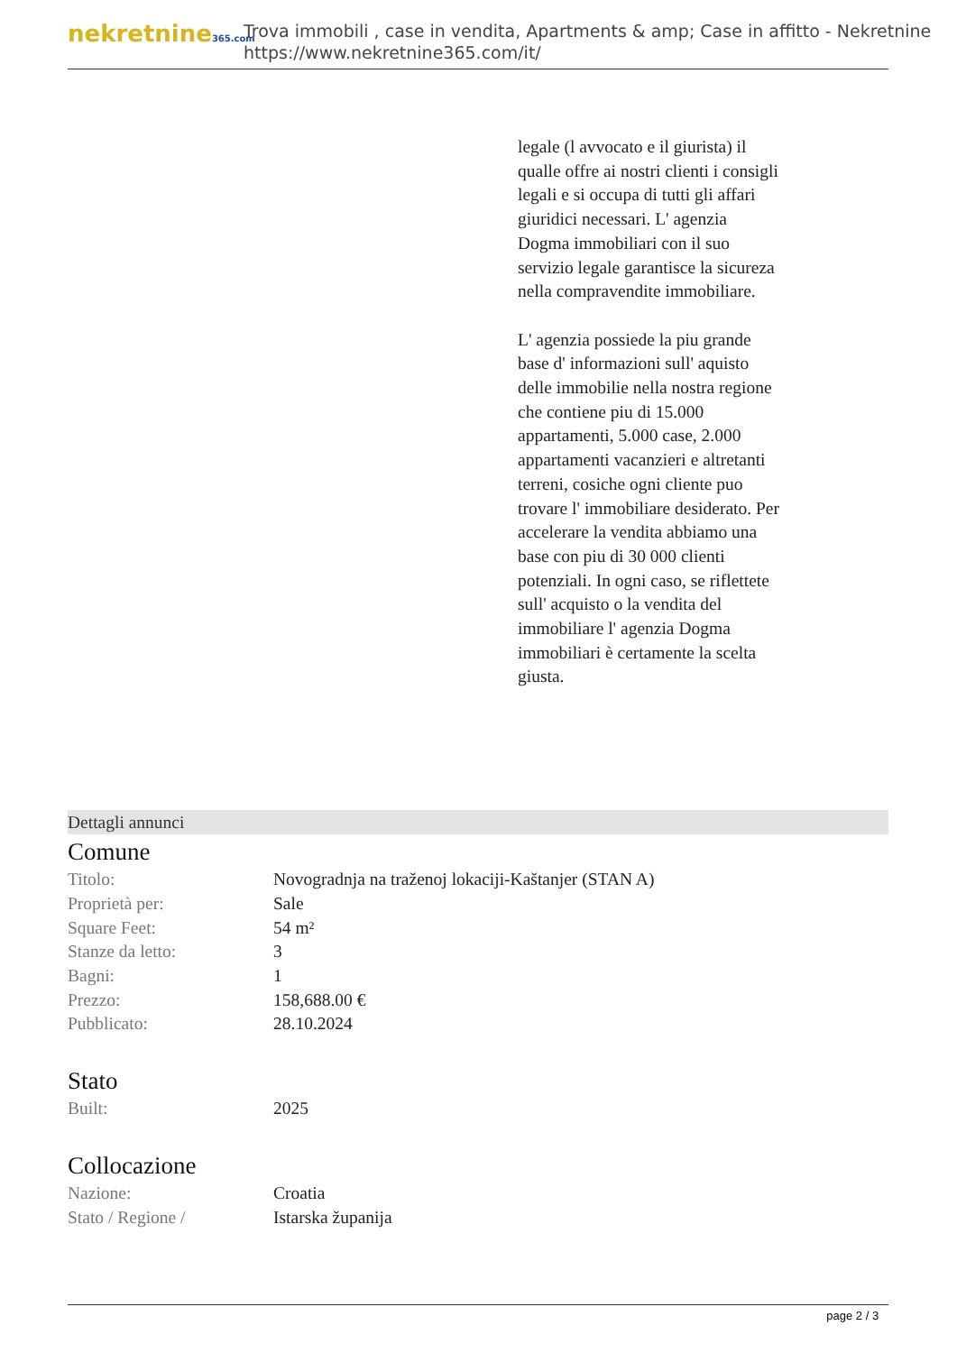nekretnine365.com
Trova immobili , case in vendita, Apartments & amp; Case in affitto - Nekretnine
https://www.nekretnine365.com/it/
legale (l avvocato e il giurista) il qualle offre ai nostri clienti i consigli legali e si occupa di tutti gli affari giuridici necessari. L' agenzia Dogma immobiliari con il suo servizio legale garantisce la sicureza nella compravendite immobiliare.
L' agenzia possiede la piu grande base d' informazioni sull' aquisto delle immobilie nella nostra regione che contiene piu di 15.000 appartamenti, 5.000 case, 2.000 appartamenti vacanzieri e altretanti terreni, cosiche ogni cliente puo trovare l' immobiliare desiderato. Per accelerare la vendita abbiamo una base con piu di 30 000 clienti potenziali. In ogni caso, se riflettete sull' acquisto o la vendita del immobiliare l' agenzia Dogma immobiliari è certamente la scelta giusta.
Dettagli annunci
Comune
| Titolo: | Novogradnja na traženoj lokaciji-Kaštanjer (STAN A) |
| Proprietà per: | Sale |
| Square Feet: | 54 m² |
| Stanze da letto: | 3 |
| Bagni: | 1 |
| Prezzo: | 158,688.00 € |
| Pubblicato: | 28.10.2024 |
Stato
| Built: | 2025 |
Collocazione
| Nazione: | Croatia |
| Stato / Regione / | Istarska županija |
page 2 / 3